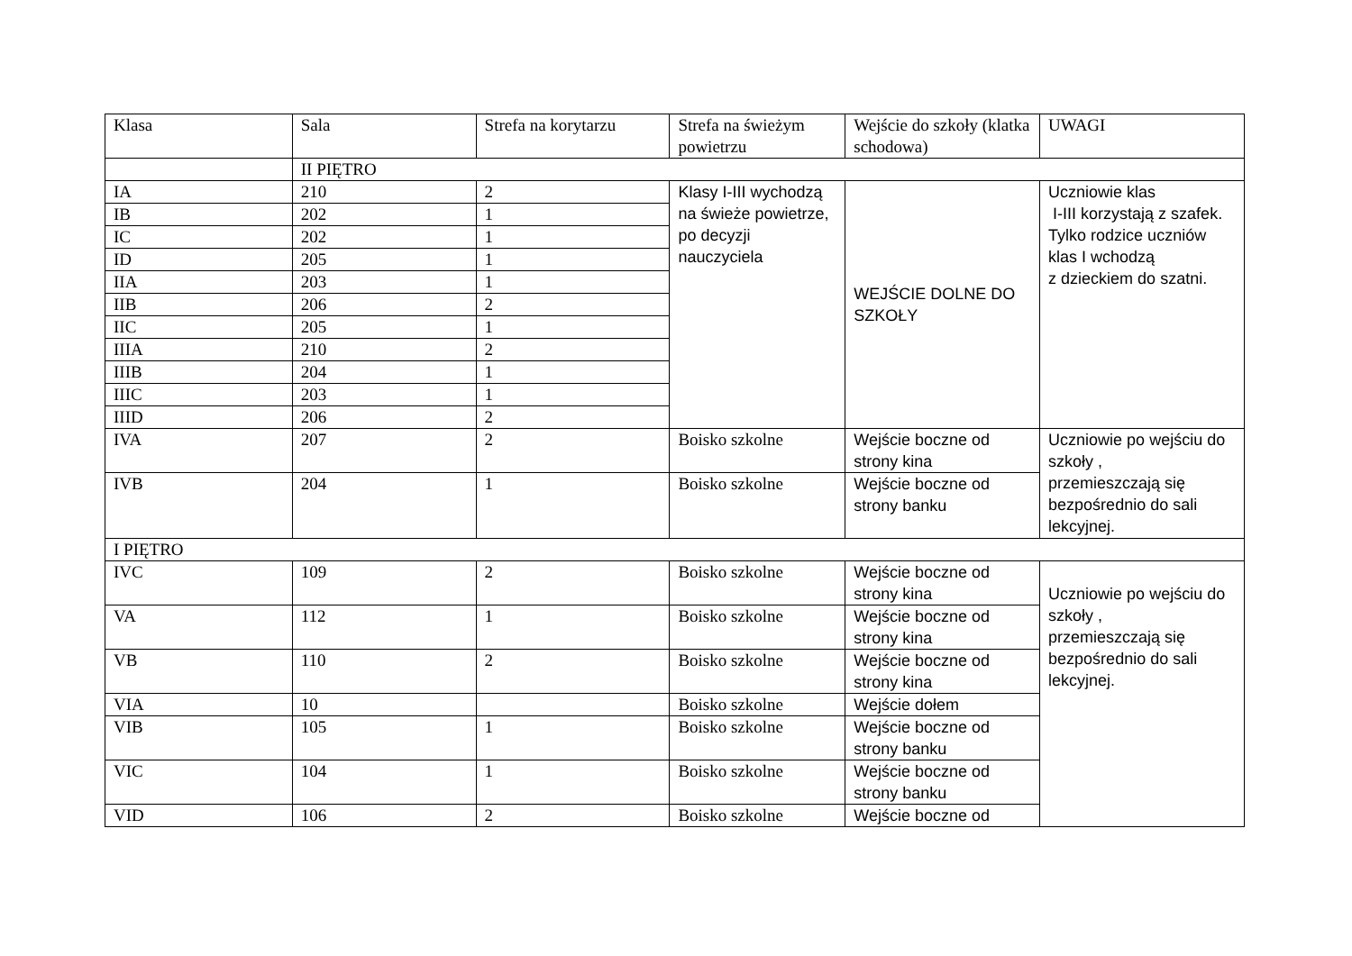| Klasa | Sala | Strefa na korytarzu | Strefa na świeżym powietrzu | Wejście do szkoły (klatka schodowa) | UWAGI |
| --- | --- | --- | --- | --- | --- |
| | II PIĘTRO | | | | |
| IA | 210 | 2 | Klasy I-III wychodzą na świeże powietrze, po decyzji nauczyciela | WEJŚCIE DOLNE DO SZKOŁY | Uczniowie klas I-III korzystają z szafek. Tylko rodzice uczniów klas I wchodzą z dzieckiem do szatni. |
| IB | 202 | 1 | | | |
| IC | 202 | 1 | | | |
| ID | 205 | 1 | | | |
| IIA | 203 | 1 | | | |
| IIB | 206 | 2 | | | |
| IIC | 205 | 1 | | | |
| IIIA | 210 | 2 | | | |
| IIIB | 204 | 1 | | | |
| IIIC | 203 | 1 | | | |
| IIID | 206 | 2 | | | |
| IVA | 207 | 2 | Boisko szkolne | Wejście boczne od strony kina | Uczniowie po wejściu do szkoły , przemieszczają się bezpośrednio do sali lekcyjnej. |
| IVB | 204 | 1 | Boisko szkolne | Wejście boczne od strony banku | |
| I PIĘTRO | | | | | |
| IVC | 109 | 2 | Boisko szkolne | Wejście boczne od strony kina | Uczniowie po wejściu do szkoły , przemieszczają się bezpośrednio do sali lekcyjnej. |
| VA | 112 | 1 | Boisko szkolne | Wejście boczne od strony kina | |
| VB | 110 | 2 | Boisko szkolne | Wejście boczne od strony kina | |
| VIA | 10 | | Boisko szkolne | Wejście dołem | |
| VIB | 105 | 1 | Boisko szkolne | Wejście boczne od strony banku | |
| VIC | 104 | 1 | Boisko szkolne | Wejście boczne od strony banku | |
| VID | 106 | 2 | Boisko szkolne | Wejście boczne od | |